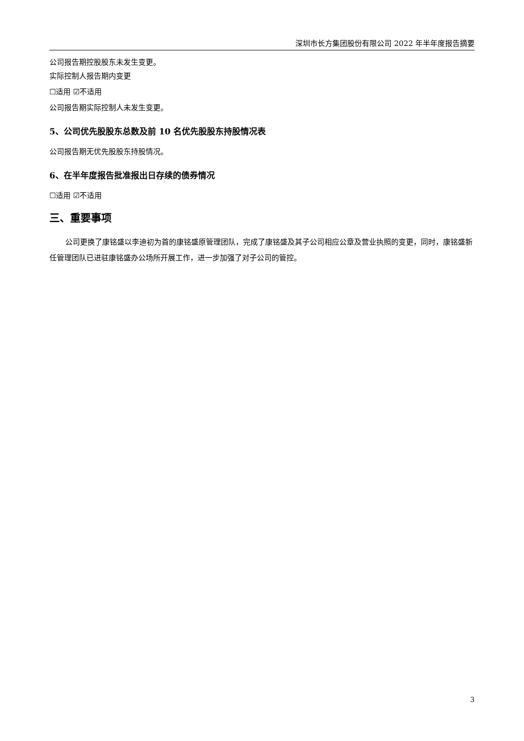深圳市长方集团股份有限公司 2022 年半年度报告摘要
公司报告期控股股东未发生变更。
实际控制人报告期内变更
☐适用 ☑不适用
公司报告期实际控制人未发生变更。
5、公司优先股股东总数及前 10 名优先股股东持股情况表
公司报告期无优先股股东持股情况。
6、在半年度报告批准报出日存续的债券情况
☐适用 ☑不适用
三、重要事项
公司更换了康铭盛以李迪初为首的康铭盛原管理团队，完成了康铭盛及其子公司相应公章及营业执照的变更，同时，康铭盛新任管理团队已进驻康铭盛办公场所开展工作，进一步加强了对子公司的管控。
3